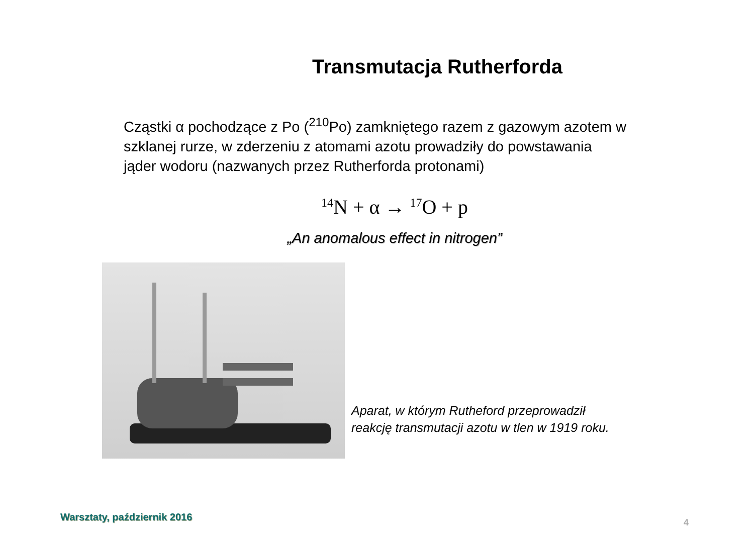Transmutacja Rutherforda
Cząstki α pochodzące z Po (<sup>210</sup>Po) zamkniętego razem z gazowym azotem w szklanej rurze, w zderzeniu z atomami azotu prowadziły do powstawania jąder wodoru (nazwanych przez Rutherforda protonami)
<sup>14</sup>N + α → <sup>17</sup>O + p
„An anomalous effect in nitrogen”
Aparat, w którym Rutheford przeprowadził
reakcję transmutacji azotu w tlen w 1919 roku.
Warsztaty, październik 2016
4